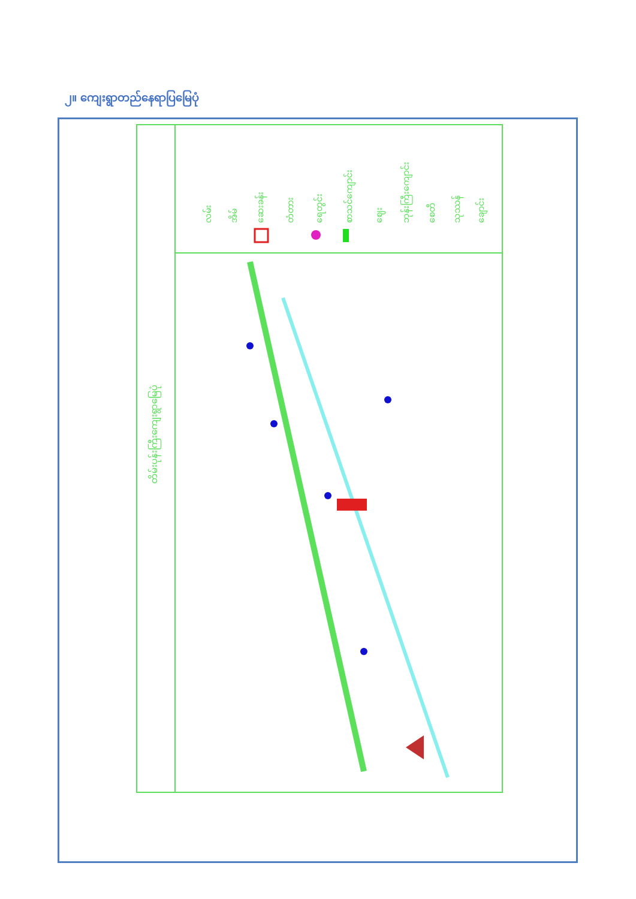၂။ ကျေးရွာတည်နေရာပြမြေပုံ
တိမ်းပုန်းကြီးကျေးရွာမြေပုံ
လမ်း
အိမ်
ဆေးခန်း
တံတား
ရေတွင်း
စာသင်ကျောင်း
ဈေး
ဘုန်းကြီးကျောင်း
စေတီ
သုဿန်
ချောင်း